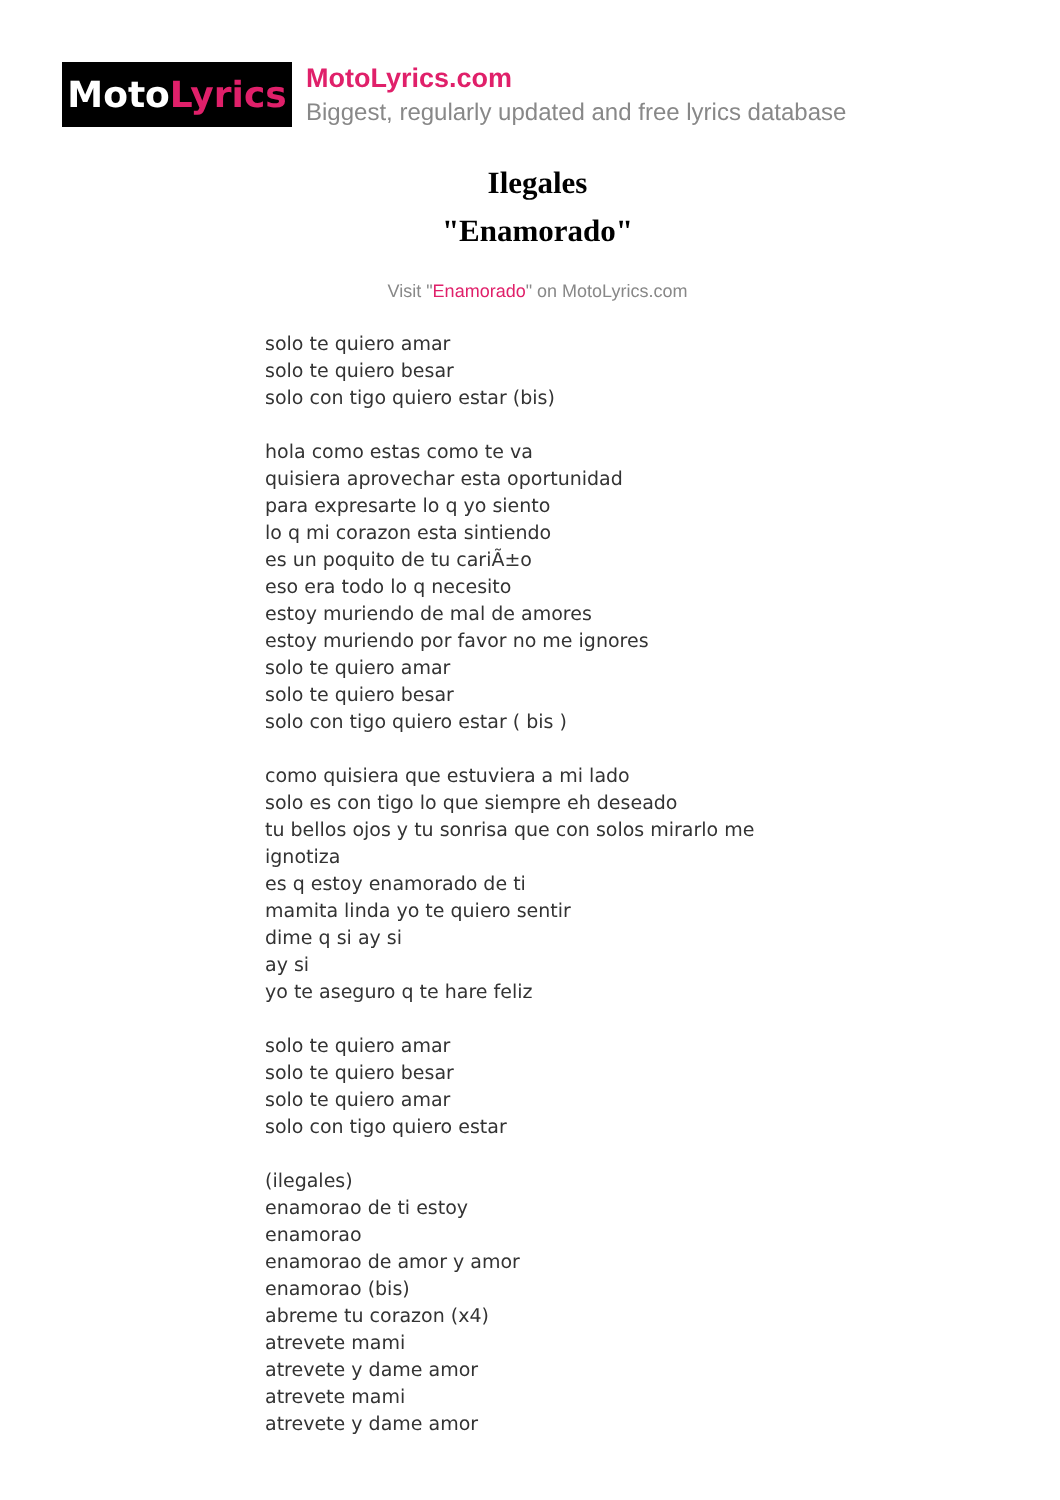Moto Lyrics
MotoLyrics.com
Biggest, regularly updated and free lyrics database
Ilegales
"Enamorado"
Visit "Enamorado" on MotoLyrics.com
solo te quiero amar
solo te quiero besar
solo con tigo quiero estar (bis)
hola como estas como te va
quisiera aprovechar esta oportunidad
para expresarte lo q yo siento
lo q mi corazon esta sintiendo
es un poquito de tu cariÃ±o
eso era todo lo q necesito
estoy muriendo de mal de amores
estoy muriendo por favor no me ignores
solo te quiero amar
solo te quiero besar
solo con tigo quiero estar ( bis )
como quisiera que estuviera a mi lado
solo es con tigo lo que siempre eh deseado
tu bellos ojos y tu sonrisa que con solos mirarlo me ignotiza
es q estoy enamorado de ti
mamita linda yo te quiero sentir
dime q si ay si
ay si
yo te aseguro q te hare feliz
solo te quiero amar
solo te quiero besar
solo te quiero amar
solo con tigo quiero estar
(ilegales)
enamorao de ti estoy
enamorao
enamorao de amor y amor
enamorao (bis)
abreme tu corazon (x4)
atrevete mami
atrevete y dame amor
atrevete mami
atrevete y dame amor